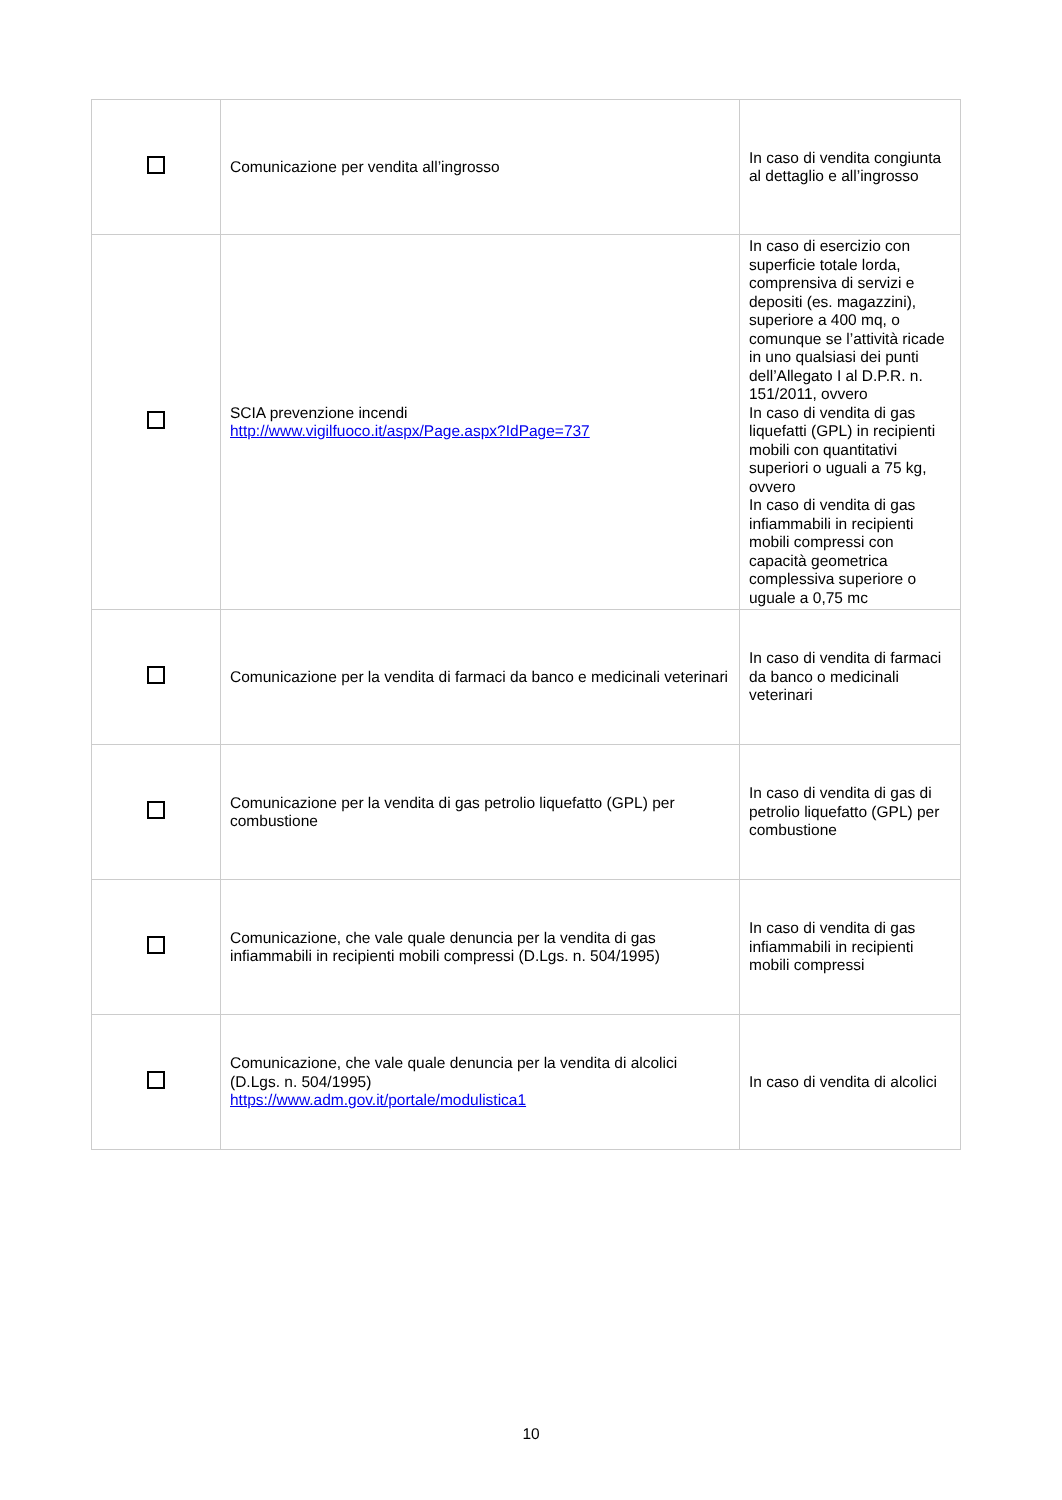| | Comunicazione per vendita all’ingrosso | In caso di vendita congiunta al dettaglio e all’ingrosso |
| | SCIA prevenzione incendi http://www.vigilfuoco.it/aspx/Page.aspx?IdPage=737 | In caso di esercizio con superficie totale lorda, comprensiva di servizi e depositi (es. magazzini), superiore a 400 mq, o comunque se l’attività ricade in uno qualsiasi dei punti dell’Allegato I al D.P.R. n. 151/2011, ovvero In caso di vendita di gas liquefatti (GPL) in recipienti mobili con quantitativi superiori o uguali a 75 kg, ovvero In caso di vendita di gas infiammabili in recipienti mobili compressi con capacità geometrica complessiva superiore o uguale a 0,75 mc |
| | Comunicazione per la vendita di farmaci da banco e medicinali veterinari | In caso di vendita di farmaci da banco o medicinali veterinari |
| | Comunicazione per la vendita di gas petrolio liquefatto (GPL) per combustione | In caso di vendita di gas di petrolio liquefatto (GPL) per combustione |
| | Comunicazione, che vale quale denuncia per la vendita di gas infiammabili in recipienti mobili compressi (D.Lgs. n. 504/1995) | In caso di vendita di gas infiammabili in recipienti mobili compressi |
| | Comunicazione, che vale quale denuncia per la vendita di alcolici (D.Lgs. n. 504/1995) https://www.adm.gov.it/portale/modulistica1 | In caso di vendita di alcolici |
10